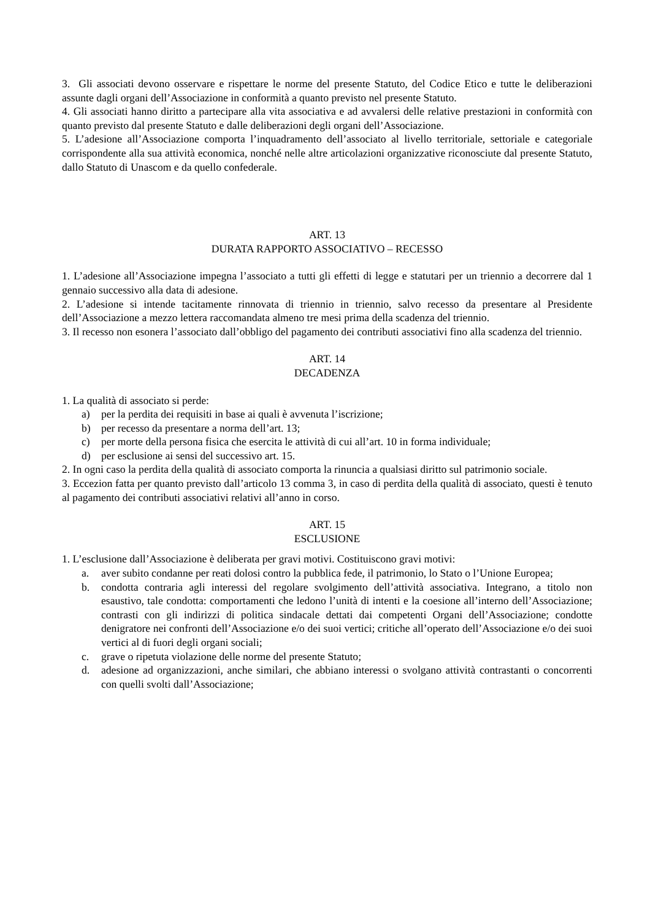3. Gli associati devono osservare e rispettare le norme del presente Statuto, del Codice Etico e tutte le deliberazioni assunte dagli organi dell’Associazione in conformità a quanto previsto nel presente Statuto.
4. Gli associati hanno diritto a partecipare alla vita associativa e ad avvalersi delle relative prestazioni in conformità con quanto previsto dal presente Statuto e dalle deliberazioni degli organi dell’Associazione.
5. L’adesione all’Associazione comporta l’inquadramento dell’associato al livello territoriale, settoriale e categoriale corrispondente alla sua attività economica, nonché nelle altre articolazioni organizzative riconosciute dal presente Statuto, dallo Statuto di Unascom e da quello confederale.
ART. 13
DURATA RAPPORTO ASSOCIATIVO – RECESSO
1. L’adesione all’Associazione impegna l’associato a tutti gli effetti di legge e statutari per un triennio a decorrere dal 1 gennaio successivo alla data di adesione.
2. L’adesione si intende tacitamente rinnovata di triennio in triennio, salvo recesso da presentare al Presidente dell’Associazione a mezzo lettera raccomandata almeno tre mesi prima della scadenza del triennio.
3. Il recesso non esonera l’associato dall’obbligo del pagamento dei contributi associativi fino alla scadenza del triennio.
ART. 14
DECADENZA
1. La qualità di associato si perde:
a) per la perdita dei requisiti in base ai quali è avvenuta l’iscrizione;
b) per recesso da presentare a norma dell’art. 13;
c) per morte della persona fisica che esercita le attività di cui all’art. 10 in forma individuale;
d) per esclusione ai sensi del successivo art. 15.
2. In ogni caso la perdita della qualità di associato comporta la rinuncia a qualsiasi diritto sul patrimonio sociale.
3. Eccezion fatta per quanto previsto dall’articolo 13 comma 3, in caso di perdita della qualità di associato, questi è tenuto al pagamento dei contributi associativi relativi all’anno in corso.
ART. 15
ESCLUSIONE
1. L’esclusione dall’Associazione è deliberata per gravi motivi. Costituiscono gravi motivi:
a. aver subito condanne per reati dolosi contro la pubblica fede, il patrimonio, lo Stato o l’Unione Europea;
b. condotta contraria agli interessi del regolare svolgimento dell’attività associativa. Integrano, a titolo non esaustivo, tale condotta: comportamenti che ledono l’unità di intenti e la coesione all’interno dell’Associazione; contrasti con gli indirizzi di politica sindacale dettati dai competenti Organi dell’Associazione; condotte denigratore nei confronti dell’Associazione e/o dei suoi vertici; critiche all’operato dell’Associazione e/o dei suoi vertici al di fuori degli organi sociali;
c. grave o ripetuta violazione delle norme del presente Statuto;
d. adesione ad organizzazioni, anche similari, che abbiano interessi o svolgano attività contrastanti o concorrenti con quelli svolti dall’Associazione;